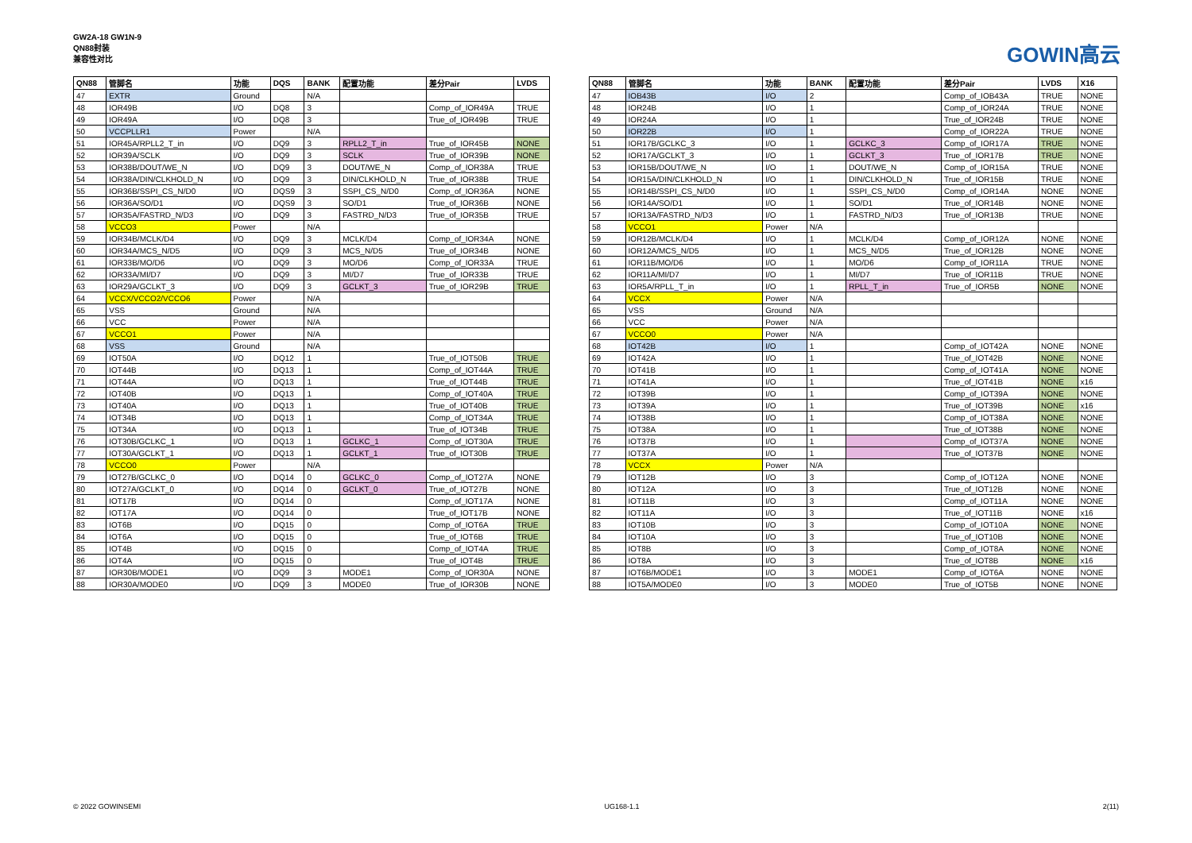GW2A-18 GW1N-9
QN88封装
兼容性对比
GOWIN高云
| QN88 | 管脚名 | 功能 | DQS | BANK | 配置功能 | 差分Pair | LVDS |
| --- | --- | --- | --- | --- | --- | --- | --- |
| 47 | EXTR | Ground | | N/A | | | |
| 48 | IOR49B | I/O | DQ8 | 3 | | Comp_of_IOR49A | TRUE |
| 49 | IOR49A | I/O | DQ8 | 3 | | True_of_IOR49B | TRUE |
| 50 | VCCPLLR1 | Power | | N/A | | | |
| 51 | IOR45A/RPLL2_T_in | I/O | DQ9 | 3 | RPLL2_T_in | True_of_IOR45B | NONE |
| 52 | IOR39A/SCLK | I/O | DQ9 | 3 | SCLK | True_of_IOR39B | NONE |
| 53 | IOR38B/DOUT/WE_N | I/O | DQ9 | 3 | DOUT/WE_N | Comp_of_IOR38A | TRUE |
| 54 | IOR38A/DIN/CLKHOLD_N | I/O | DQ9 | 3 | DIN/CLKHOLD_N | True_of_IOR38B | TRUE |
| 55 | IOR36B/SSPI_CS_N/D0 | I/O | DQS9 | 3 | SSPI_CS_N/D0 | Comp_of_IOR36A | NONE |
| 56 | IOR36A/SO/D1 | I/O | DQS9 | 3 | SO/D1 | True_of_IOR36B | NONE |
| 57 | IOR35A/FASTRD_N/D3 | I/O | DQ9 | 3 | FASTRD_N/D3 | True_of_IOR35B | TRUE |
| 58 | VCCO3 | Power | | N/A | | | |
| 59 | IOR34B/MCLK/D4 | I/O | DQ9 | 3 | MCLK/D4 | Comp_of_IOR34A | NONE |
| 60 | IOR34A/MCS_N/D5 | I/O | DQ9 | 3 | MCS_N/D5 | True_of_IOR34B | NONE |
| 61 | IOR33B/MO/D6 | I/O | DQ9 | 3 | MO/D6 | Comp_of_IOR33A | TRUE |
| 62 | IOR33A/MI/D7 | I/O | DQ9 | 3 | MI/D7 | True_of_IOR33B | TRUE |
| 63 | IOR29A/GCLKT_3 | I/O | DQ9 | 3 | GCLKT_3 | True_of_IOR29B | TRUE |
| 64 | VCCX/VCCO2/VCCO6 | Power | | N/A | | | |
| 65 | VSS | Ground | | N/A | | | |
| 66 | VCC | Power | | N/A | | | |
| 67 | VCCO1 | Power | | N/A | | | |
| 68 | VSS | Ground | | N/A | | | |
| 69 | IOT50A | I/O | DQ12 | 1 | | True_of_IOT50B | TRUE |
| 70 | IOT44B | I/O | DQ13 | 1 | | Comp_of_IOT44A | TRUE |
| 71 | IOT44A | I/O | DQ13 | 1 | | True_of_IOT44B | TRUE |
| 72 | IOT40B | I/O | DQ13 | 1 | | Comp_of_IOT40A | TRUE |
| 73 | IOT40A | I/O | DQ13 | 1 | | True_of_IOT40B | TRUE |
| 74 | IOT34B | I/O | DQ13 | 1 | | Comp_of_IOT34A | TRUE |
| 75 | IOT34A | I/O | DQ13 | 1 | | True_of_IOT34B | TRUE |
| 76 | IOT30B/GCLKC_1 | I/O | DQ13 | 1 | GCLKC_1 | Comp_of_IOT30A | TRUE |
| 77 | IOT30A/GCLKT_1 | I/O | DQ13 | 1 | GCLKT_1 | True_of_IOT30B | TRUE |
| 78 | VCCO0 | Power | | N/A | | | |
| 79 | IOT27B/GCLKC_0 | I/O | DQ14 | 0 | GCLKC_0 | Comp_of_IOT27A | NONE |
| 80 | IOT27A/GCLKT_0 | I/O | DQ14 | 0 | GCLKT_0 | True_of_IOT27B | NONE |
| 81 | IOT17B | I/O | DQ14 | 0 | | Comp_of_IOT17A | NONE |
| 82 | IOT17A | I/O | DQ14 | 0 | | True_of_IOT17B | NONE |
| 83 | IOT6B | I/O | DQ15 | 0 | | Comp_of_IOT6A | TRUE |
| 84 | IOT6A | I/O | DQ15 | 0 | | True_of_IOT6B | TRUE |
| 85 | IOT4B | I/O | DQ15 | 0 | | Comp_of_IOT4A | TRUE |
| 86 | IOT4A | I/O | DQ15 | 0 | | True_of_IOT4B | TRUE |
| 87 | IOR30B/MODE1 | I/O | DQ9 | 3 | MODE1 | Comp_of_IOR30A | NONE |
| 88 | IOR30A/MODE0 | I/O | DQ9 | 3 | MODE0 | True_of_IOR30B | NONE |
| QN88 | 管脚名 | 功能 | BANK | 配置功能 | 差分Pair | LVDS | X16 |
| --- | --- | --- | --- | --- | --- | --- | --- |
| 47 | IOB43B | I/O | 2 | | Comp_of_IOB43A | TRUE | NONE |
| 48 | IOR24B | I/O | 1 | | Comp_of_IOR24A | TRUE | NONE |
| 49 | IOR24A | I/O | 1 | | True_of_IOR24B | TRUE | NONE |
| 50 | IOR22B | I/O | 1 | | Comp_of_IOR22A | TRUE | NONE |
| 51 | IOR17B/GCLKC_3 | I/O | 1 | GCLKC_3 | Comp_of_IOR17A | TRUE | NONE |
| 52 | IOR17A/GCLKT_3 | I/O | 1 | GCLKT_3 | True_of_IOR17B | TRUE | NONE |
| 53 | IOR15B/DOUT/WE_N | I/O | 1 | DOUT/WE_N | Comp_of_IOR15A | TRUE | NONE |
| 54 | IOR15A/DIN/CLKHOLD_N | I/O | 1 | DIN/CLKHOLD_N | True_of_IOR15B | TRUE | NONE |
| 55 | IOR14B/SSPI_CS_N/D0 | I/O | 1 | SSPI_CS_N/D0 | Comp_of_IOR14A | NONE | NONE |
| 56 | IOR14A/SO/D1 | I/O | 1 | SO/D1 | True_of_IOR14B | NONE | NONE |
| 57 | IOR13A/FASTRD_N/D3 | I/O | 1 | FASTRD_N/D3 | True_of_IOR13B | TRUE | NONE |
| 58 | VCCO1 | Power | N/A | | | | |
| 59 | IOR12B/MCLK/D4 | I/O | 1 | MCLK/D4 | Comp_of_IOR12A | NONE | NONE |
| 60 | IOR12A/MCS_N/D5 | I/O | 1 | MCS_N/D5 | True_of_IOR12B | NONE | NONE |
| 61 | IOR11B/MO/D6 | I/O | 1 | MO/D6 | Comp_of_IOR11A | TRUE | NONE |
| 62 | IOR11A/MI/D7 | I/O | 1 | MI/D7 | True_of_IOR11B | TRUE | NONE |
| 63 | IOR5A/RPLL_T_in | I/O | 1 | RPLL_T_in | True_of_IOR5B | NONE | NONE |
| 64 | VCCX | Power | N/A | | | | |
| 65 | VSS | Ground | N/A | | | | |
| 66 | VCC | Power | N/A | | | | |
| 67 | VCCO0 | Power | N/A | | | | |
| 68 | IOT42B | I/O | 1 | | Comp_of_IOT42A | NONE | NONE |
| 69 | IOT42A | I/O | 1 | | True_of_IOT42B | NONE | NONE |
| 70 | IOT41B | I/O | 1 | | Comp_of_IOT41A | NONE | NONE |
| 71 | IOT41A | I/O | 1 | | True_of_IOT41B | NONE | x16 |
| 72 | IOT39B | I/O | 1 | | Comp_of_IOT39A | NONE | NONE |
| 73 | IOT39A | I/O | 1 | | True_of_IOT39B | NONE | x16 |
| 74 | IOT38B | I/O | 1 | | Comp_of_IOT38A | NONE | NONE |
| 75 | IOT38A | I/O | 1 | | True_of_IOT38B | NONE | NONE |
| 76 | IOT37B | I/O | 1 | | Comp_of_IOT37A | NONE | NONE |
| 77 | IOT37A | I/O | 1 | | True_of_IOT37B | NONE | NONE |
| 78 | VCCX | Power | N/A | | | | |
| 79 | IOT12B | I/O | 3 | | Comp_of_IOT12A | NONE | NONE |
| 80 | IOT12A | I/O | 3 | | True_of_IOT12B | NONE | NONE |
| 81 | IOT11B | I/O | 3 | | Comp_of_IOT11A | NONE | NONE |
| 82 | IOT11A | I/O | 3 | | True_of_IOT11B | NONE | x16 |
| 83 | IOT10B | I/O | 3 | | Comp_of_IOT10A | NONE | NONE |
| 84 | IOT10A | I/O | 3 | | True_of_IOT10B | NONE | NONE |
| 85 | IOT8B | I/O | 3 | | Comp_of_IOT8A | NONE | NONE |
| 86 | IOT8A | I/O | 3 | | True_of_IOT8B | NONE | x16 |
| 87 | IOT6B/MODE1 | I/O | 3 | MODE1 | Comp_of_IOT6A | NONE | NONE |
| 88 | IOT5A/MODE0 | I/O | 3 | MODE0 | True_of_IOT5B | NONE | NONE |
© 2022 GOWINSEMI UG168-1.1 2(11)